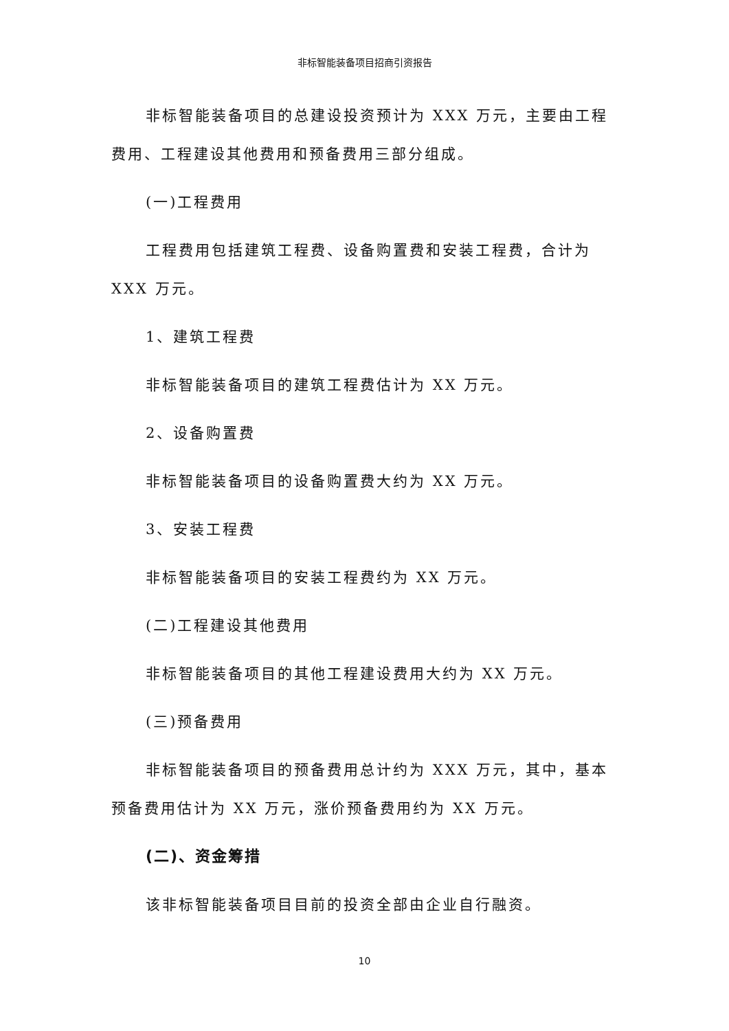非标智能装备项目招商引资报告
非标智能装备项目的总建设投资预计为 XXX 万元，主要由工程费用、工程建设其他费用和预备费用三部分组成。
(一)工程费用
工程费用包括建筑工程费、设备购置费和安装工程费，合计为 XXX 万元。
1、建筑工程费
非标智能装备项目的建筑工程费估计为 XX 万元。
2、设备购置费
非标智能装备项目的设备购置费大约为 XX 万元。
3、安装工程费
非标智能装备项目的安装工程费约为 XX 万元。
(二)工程建设其他费用
非标智能装备项目的其他工程建设费用大约为 XX 万元。
(三)预备费用
非标智能装备项目的预备费用总计约为 XXX 万元，其中，基本预备费用估计为 XX 万元，涨价预备费用约为 XX 万元。
(二)、资金筹措
该非标智能装备项目目前的投资全部由企业自行融资。
10